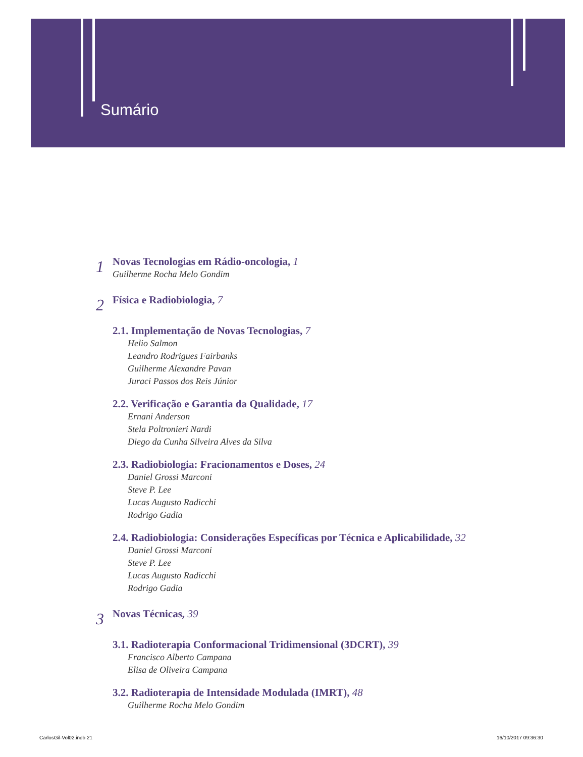Sumário
1
Novas Tecnologias em Rádio-oncologia, 1
Guilherme Rocha Melo Gondim
2
Física e Radiobiologia, 7
2.1. Implementação de Novas Tecnologias, 7
Helio Salmon
Leandro Rodrigues Fairbanks
Guilherme Alexandre Pavan
Juraci Passos dos Reis Júnior
2.2. Verificação e Garantia da Qualidade, 17
Ernani Anderson
Stela Poltronieri Nardi
Diego da Cunha Silveira Alves da Silva
2.3. Radiobiologia: Fracionamentos e Doses, 24
Daniel Grossi Marconi
Steve P. Lee
Lucas Augusto Radicchi
Rodrigo Gadia
2.4. Radiobiologia: Considerações Específicas por Técnica e Aplicabilidade, 32
Daniel Grossi Marconi
Steve P. Lee
Lucas Augusto Radicchi
Rodrigo Gadia
3
Novas Técnicas, 39
3.1. Radioterapia Conformacional Tridimensional (3DCRT), 39
Francisco Alberto Campana
Elisa de Oliveira Campana
3.2. Radioterapia de Intensidade Modulada (IMRT), 48
Guilherme Rocha Melo Gondim
CarlosGil-Vol02.indb 21 16/10/2017 09:36:30